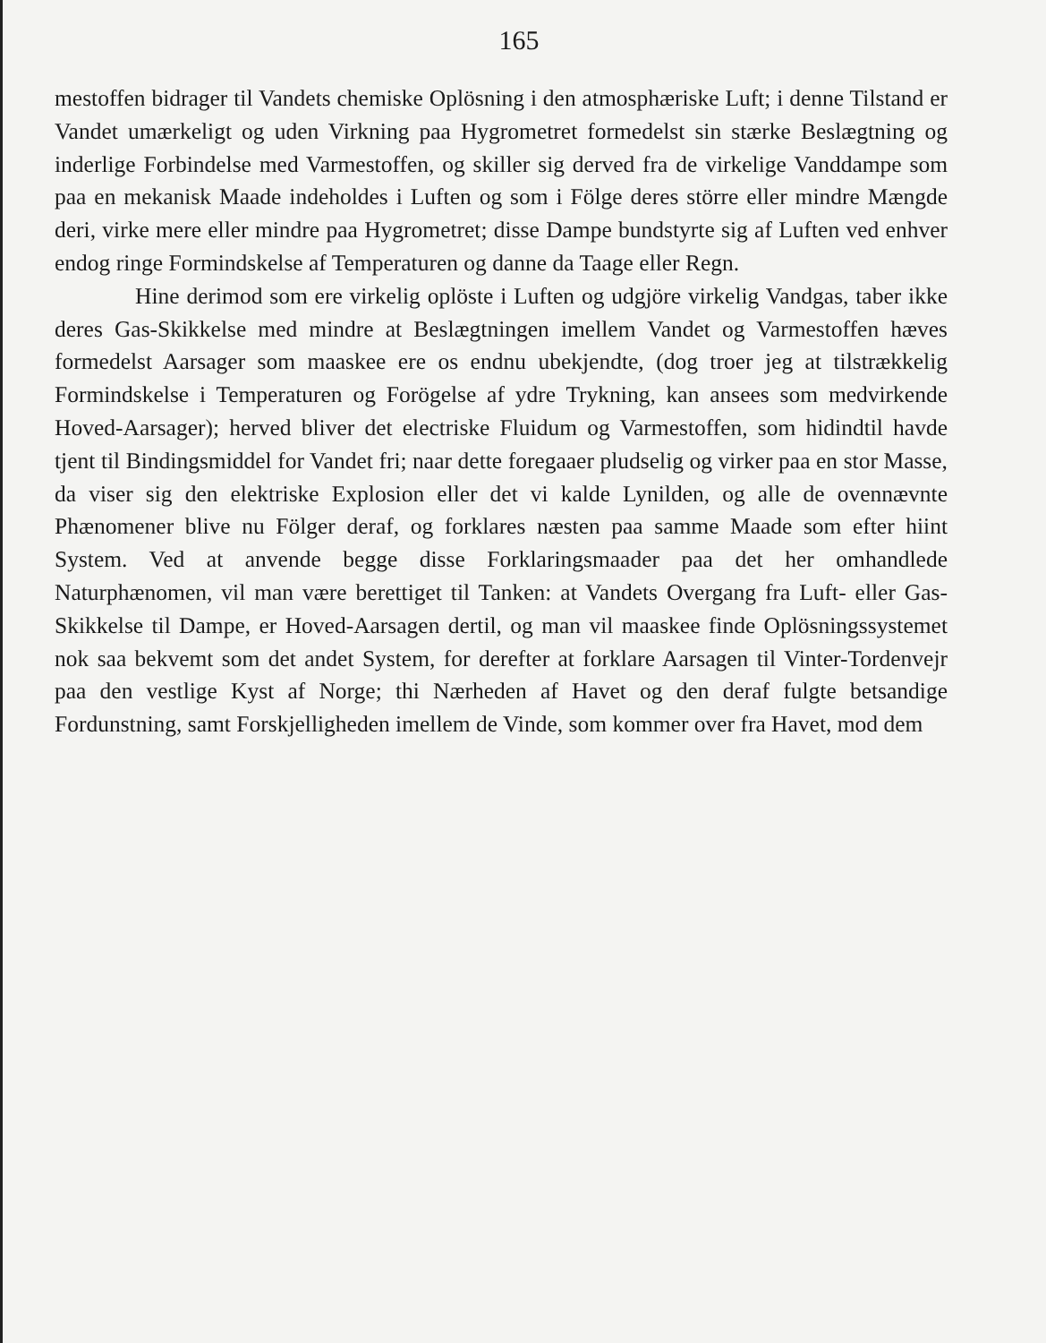165
mestoffen bidrager til Vandets chemiske Oplösning i den atmosphæriske Luft; i denne Tilstand er Vandet umærkeligt og uden Virkning paa Hygrometret formedelst sin stærke Beslægtning og inderlige Forbindelse med Varmestoffen, og skiller sig derved fra de virkelige Vanddampe som paa en mekanisk Maade indeholdes i Luften og som i Fölge deres större eller mindre Mængde deri, virke mere eller mindre paa Hygrometret; disse Dampe bundstyrte sig af Luften ved enhver endog ringe Formindskelse af Temperaturen og danne da Taage eller Regn.
Hine derimod som ere virkelig oplöste i Luften og udgjöre virkelig Vandgas, taber ikke deres Gas-Skikkelse med mindre at Beslægtningen imellem Vandet og Varmestoffen hæves formedelst Aarsager som maaskee ere os endnu ubekjendte, (dog troer jeg at tilstrækkelig Formindskelse i Temperaturen og Forögelse af ydre Trykning, kan ansees som medvirkende Hoved-Aarsager); herved bliver det electriske Fluidum og Varmestoffen, som hidindtil havde tjent til Bindingsmiddel for Vandet fri; naar dette foregaaer pludselig og virker paa en stor Masse, da viser sig den elektriske Explosion eller det vi kalde Lynilden, og alle de ovennævnte Phænomener blive nu Fölger deraf, og forklares næsten paa samme Maade som efter hiint System. Ved at anvende begge disse Forklaringsmaader paa det her omhandlede Naturphænomen, vil man være berettiget til Tanken: at Vandets Overgang fra Luft- eller Gas-Skikkelse til Dampe, er Hoved-Aarsagen dertil, og man vil maaskee finde Oplösningssystemet nok saa bekvemt som det andet System, for derefter at forklare Aarsagen til Vinter-Tordenvejr paa den vestlige Kyst af Norge; thi Nærheden af Havet og den deraf fulgte betsandige Fordunstning, samt Forskjelligheden imellem de Vinde, som kommer over fra Havet, mod dem